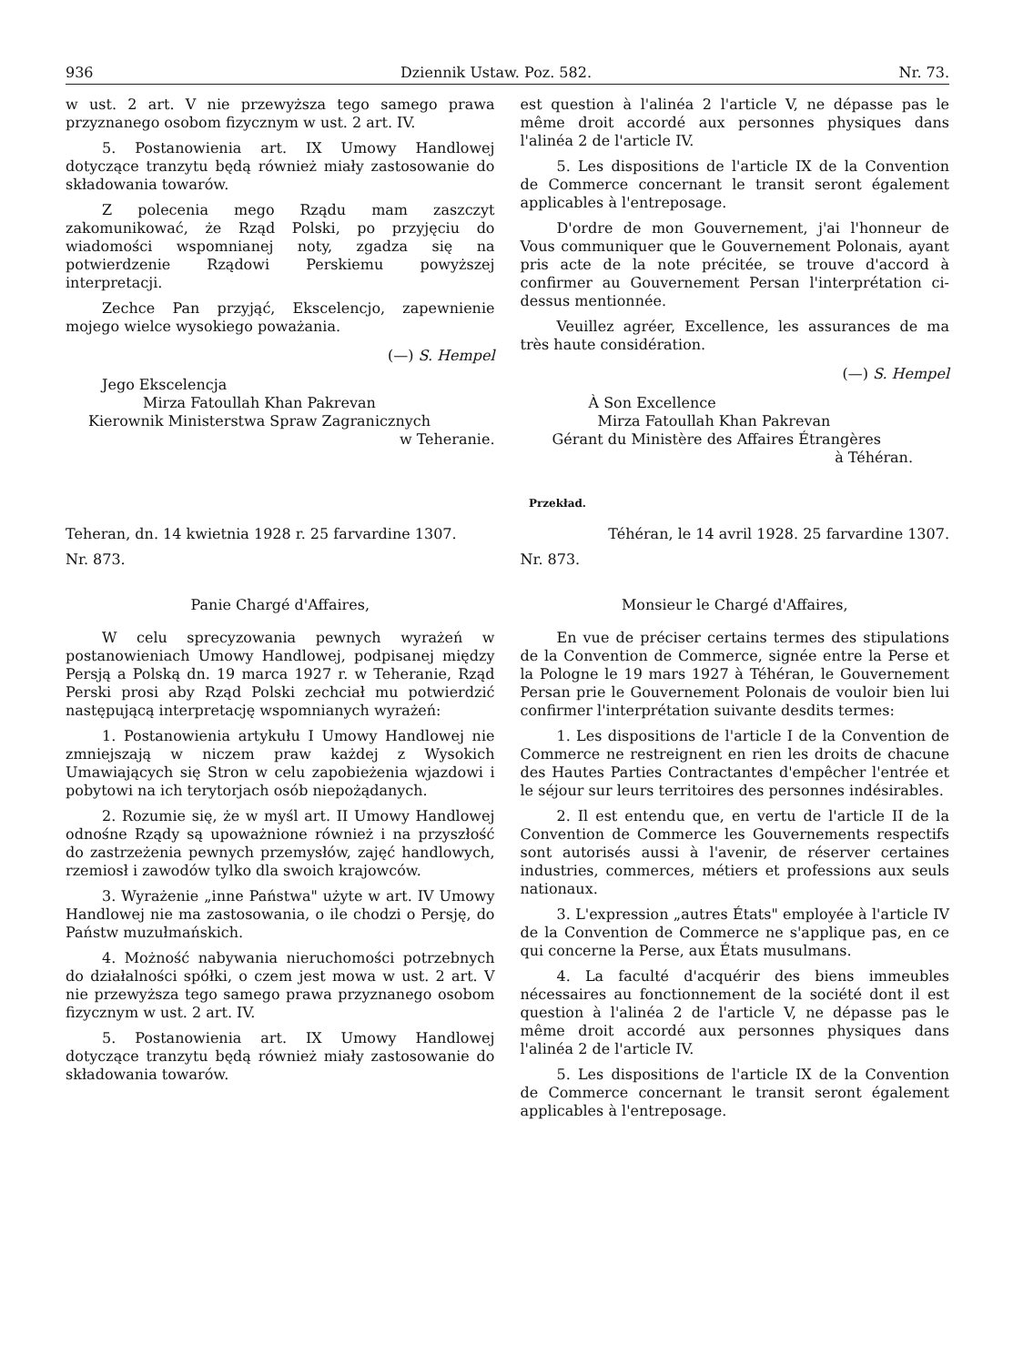936 Dziennik Ustaw. Poz. 582. Nr. 73.
w ust. 2 art. V nie przewyższa tego samego prawa przyznanego osobom fizycznym w ust. 2 art. IV.
5. Postanowienia art. IX Umowy Handlowej dotyczące tranzytu będą również miały zastosowanie do składowania towarów.
Z polecenia mego Rządu mam zaszczyt zakomunikować, że Rząd Polski, po przyjęciu do wiadomości wspomnianej noty, zgadza się na potwierdzenie Rządowi Perskiemu powyższej interpretacji.
Zechce Pan przyjąć, Ekscelencjo, zapewnienie mojego wielce wysokiego poważania.
(—) S. Hempel
Jego Ekscelencja
Mirza Fatoullah Khan Pakrevan
Kierownik Ministerstwa Spraw Zagranicznych
w Teheranie.
est question à l'alinéa 2 l'article V, ne dépasse pas le même droit accordé aux personnes physiques dans l'alinéa 2 de l'article IV.
5. Les dispositions de l'article IX de la Convention de Commerce concernant le transit seront également applicables à l'entreposage.
D'ordre de mon Gouvernement, j'ai l'honneur de Vous communiquer que le Gouvernement Polonais, ayant pris acte de la note précitée, se trouve d'accord à confirmer au Gouvernement Persan l'interprétation ci-dessus mentionnée.
Veuillez agréer, Excellence, les assurances de ma très haute considération.
(—) S. Hempel
À Son Excellence
Mirza Fatoullah Khan Pakrevan
Gérant du Ministère des Affaires Étrangères
à Téhéran.
Przekład.
Teheran, dn. 14 kwietnia 1928 r. 25 farvardine 1307.
Nr. 873.
Panie Chargé d'Affaires,
W celu sprecyzowania pewnych wyrażeń w postanowieniach Umowy Handlowej, podpisanej między Persją a Polską dn. 19 marca 1927 r. w Teheranie, Rząd Perski prosi aby Rząd Polski zechciał mu potwierdzić następującą interpretację wspomnianych wyrażeń:
1. Postanowienia artykułu I Umowy Handlowej nie zmniejszają w niczem praw każdej z Wysokich Umawiających się Stron w celu zapobieżenia wjazdowi i pobytowi na ich terytorjach osób niepożądanych.
2. Rozumie się, że w myśl art. II Umowy Handlowej odnośne Rządy są upoważnione również i na przyszłość do zastrzeżenia pewnych przemysłów, zajęć handlowych, rzemiosł i zawodów tylko dla swoich krajowców.
3. Wyrażenie „inne Państwa" użyte w art. IV Umowy Handlowej nie ma zastosowania, o ile chodzi o Persję, do Państw muzułmańskich.
4. Możność nabywania nieruchomości potrzebnych do działalności spółki, o czem jest mowa w ust. 2 art. V nie przewyższa tego samego prawa przyznanego osobom fizycznym w ust. 2 art. IV.
5. Postanowienia art. IX Umowy Handlowej dotyczące tranzytu będą również miały zastosowanie do składowania towarów.
Téhéran, le 14 avril 1928. 25 farvardine 1307.
Nr. 873.
Monsieur le Chargé d'Affaires,
En vue de préciser certains termes des stipulations de la Convention de Commerce, signée entre la Perse et la Pologne le 19 mars 1927 à Téhéran, le Gouvernement Persan prie le Gouvernement Polonais de vouloir bien lui confirmer l'interprétation suivante desdits termes:
1. Les dispositions de l'article I de la Convention de Commerce ne restreignent en rien les droits de chacune des Hautes Parties Contractantes d'empêcher l'entrée et le séjour sur leurs territoires des personnes indésirables.
2. Il est entendu que, en vertu de l'article II de la Convention de Commerce les Gouvernements respectifs sont autorisés aussi à l'avenir, de réserver certaines industries, commerces, métiers et professions aux seuls nationaux.
3. L'expression „autres États" employée à l'article IV de la Convention de Commerce ne s'applique pas, en ce qui concerne la Perse, aux États musulmans.
4. La faculté d'acquérir des biens immeubles nécessaires au fonctionnement de la société dont il est question à l'alinéa 2 de l'article V, ne dépasse pas le même droit accordé aux personnes physiques dans l'alinéa 2 de l'article IV.
5. Les dispositions de l'article IX de la Convention de Commerce concernant le transit seront également applicables à l'entreposage.